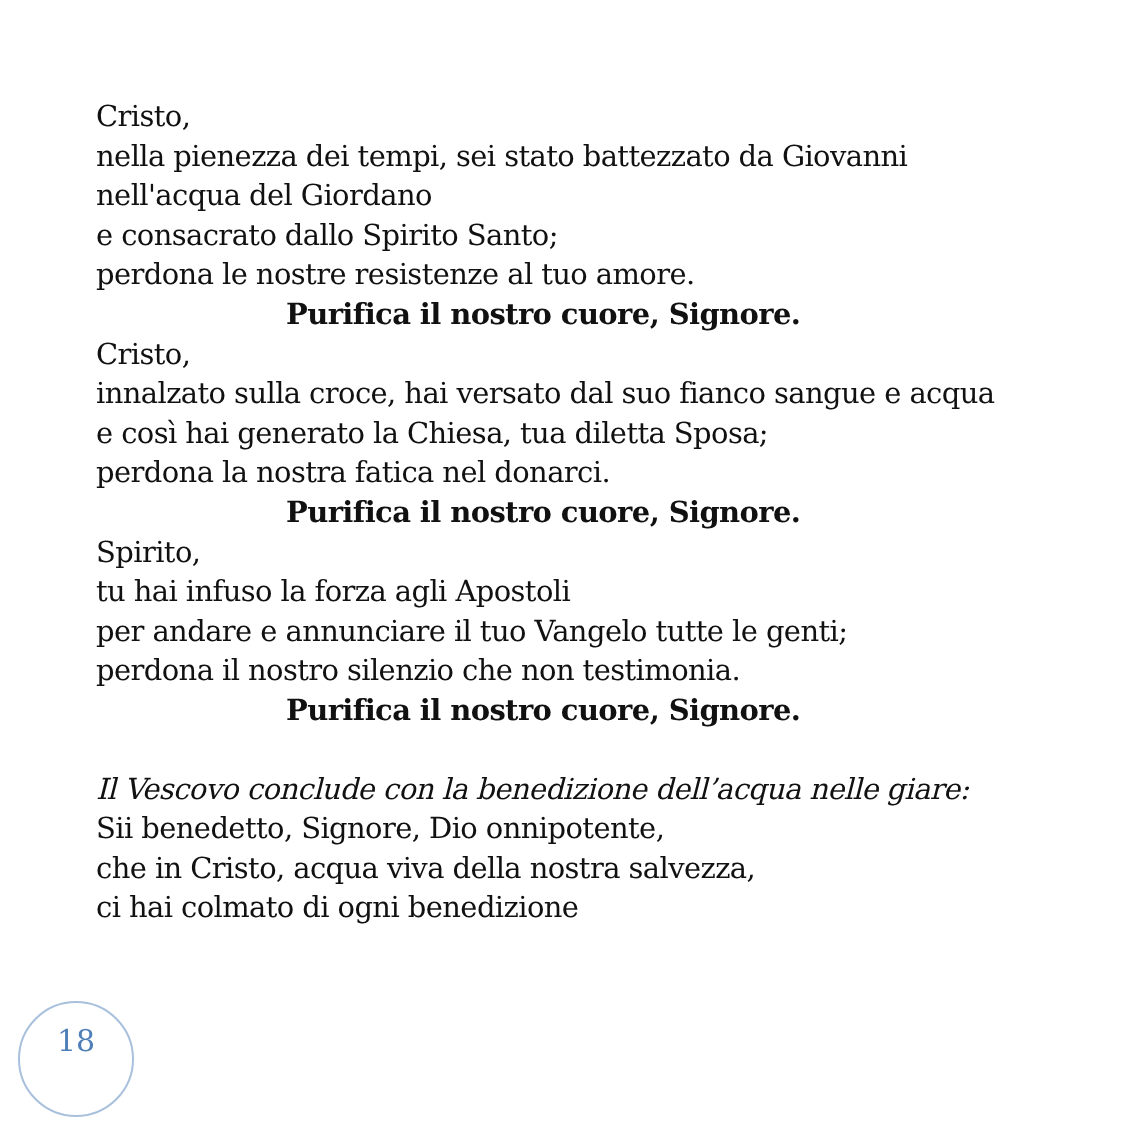Cristo,
nella pienezza dei tempi, sei stato battezzato da Giovanni
nell'acqua del Giordano
e consacrato dallo Spirito Santo;
perdona le nostre resistenze al tuo amore.
Purifica il nostro cuore, Signore.
Cristo,
innalzato sulla croce, hai versato dal suo fianco sangue e acqua
e così hai generato la Chiesa, tua diletta Sposa;
perdona la nostra fatica nel donarci.
Purifica il nostro cuore, Signore.
Spirito,
tu hai infuso la forza agli Apostoli
per andare e annunciare il tuo Vangelo tutte le genti;
perdona il nostro silenzio che non testimonia.
Purifica il nostro cuore, Signore.
Il Vescovo conclude con la benedizione dell’acqua nelle giare:
Sii benedetto, Signore, Dio onnipotente,
che in Cristo, acqua viva della nostra salvezza,
ci hai colmato di ogni benedizione
18